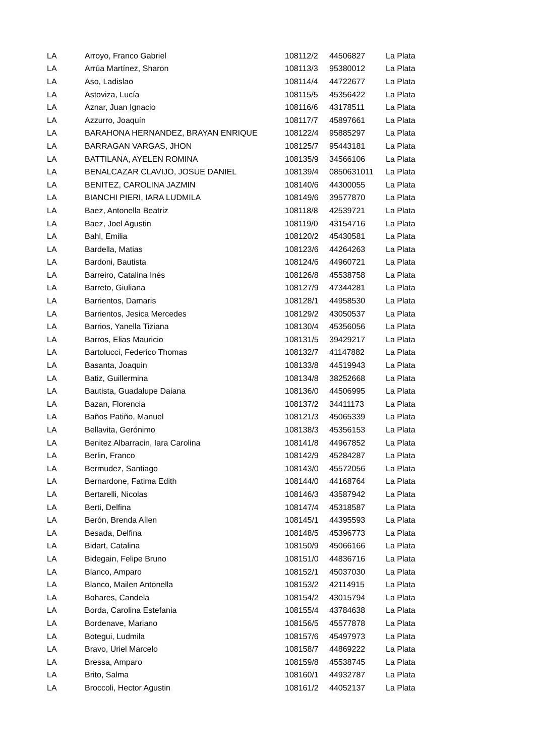| LA | Arroyo, Franco Gabriel | 108112/2 | 44506827 | La Plata |
| LA | Arrúa Martínez, Sharon | 108113/3 | 95380012 | La Plata |
| LA | Aso, Ladislao | 108114/4 | 44722677 | La Plata |
| LA | Astoviza, Lucía | 108115/5 | 45356422 | La Plata |
| LA | Aznar, Juan Ignacio | 108116/6 | 43178511 | La Plata |
| LA | Azzurro, Joaquín | 108117/7 | 45897661 | La Plata |
| LA | BARAHONA HERNANDEZ, BRAYAN ENRIQUE | 108122/4 | 95885297 | La Plata |
| LA | BARRAGAN VARGAS, JHON | 108125/7 | 95443181 | La Plata |
| LA | BATTILANA, AYELEN ROMINA | 108135/9 | 34566106 | La Plata |
| LA | BENALCAZAR CLAVIJO, JOSUE DANIEL | 108139/4 | 0850631011 | La Plata |
| LA | BENITEZ, CAROLINA JAZMIN | 108140/6 | 44300055 | La Plata |
| LA | BIANCHI PIERI, IARA LUDMILA | 108149/6 | 39577870 | La Plata |
| LA | Baez, Antonella Beatriz | 108118/8 | 42539721 | La Plata |
| LA | Baez, Joel Agustin | 108119/0 | 43154716 | La Plata |
| LA | Bahl, Emilia | 108120/2 | 45430581 | La Plata |
| LA | Bardella, Matias | 108123/6 | 44264263 | La Plata |
| LA | Bardoni, Bautista | 108124/6 | 44960721 | La Plata |
| LA | Barreiro, Catalina Inés | 108126/8 | 45538758 | La Plata |
| LA | Barreto, Giuliana | 108127/9 | 47344281 | La Plata |
| LA | Barrientos, Damaris | 108128/1 | 44958530 | La Plata |
| LA | Barrientos, Jesica Mercedes | 108129/2 | 43050537 | La Plata |
| LA | Barrios, Yanella Tiziana | 108130/4 | 45356056 | La Plata |
| LA | Barros, Elias Mauricio | 108131/5 | 39429217 | La Plata |
| LA | Bartolucci, Federico Thomas | 108132/7 | 41147882 | La Plata |
| LA | Basanta, Joaquin | 108133/8 | 44519943 | La Plata |
| LA | Batiz, Guillermina | 108134/8 | 38252668 | La Plata |
| LA | Bautista, Guadalupe Daiana | 108136/0 | 44506995 | La Plata |
| LA | Bazan, Florencia | 108137/2 | 34411173 | La Plata |
| LA | Baños Patiño, Manuel | 108121/3 | 45065339 | La Plata |
| LA | Bellavita, Gerónimo | 108138/3 | 45356153 | La Plata |
| LA | Benitez Albarracin, Iara Carolina | 108141/8 | 44967852 | La Plata |
| LA | Berlin, Franco | 108142/9 | 45284287 | La Plata |
| LA | Bermudez, Santiago | 108143/0 | 45572056 | La Plata |
| LA | Bernardone, Fatima Edith | 108144/0 | 44168764 | La Plata |
| LA | Bertarelli, Nicolas | 108146/3 | 43587942 | La Plata |
| LA | Berti, Delfina | 108147/4 | 45318587 | La Plata |
| LA | Berón, Brenda Aílen | 108145/1 | 44395593 | La Plata |
| LA | Besada, Delfina | 108148/5 | 45396773 | La Plata |
| LA | Bidart, Catalina | 108150/9 | 45066166 | La Plata |
| LA | Bidegain, Felipe Bruno | 108151/0 | 44836716 | La Plata |
| LA | Blanco, Amparo | 108152/1 | 45037030 | La Plata |
| LA | Blanco, Mailen Antonella | 108153/2 | 42114915 | La Plata |
| LA | Bohares, Candela | 108154/2 | 43015794 | La Plata |
| LA | Borda, Carolina Estefania | 108155/4 | 43784638 | La Plata |
| LA | Bordenave, Mariano | 108156/5 | 45577878 | La Plata |
| LA | Botegui, Ludmila | 108157/6 | 45497973 | La Plata |
| LA | Bravo, Uriel Marcelo | 108158/7 | 44869222 | La Plata |
| LA | Bressa, Amparo | 108159/8 | 45538745 | La Plata |
| LA | Brito, Salma | 108160/1 | 44932787 | La Plata |
| LA | Broccoli, Hector Agustin | 108161/2 | 44052137 | La Plata |